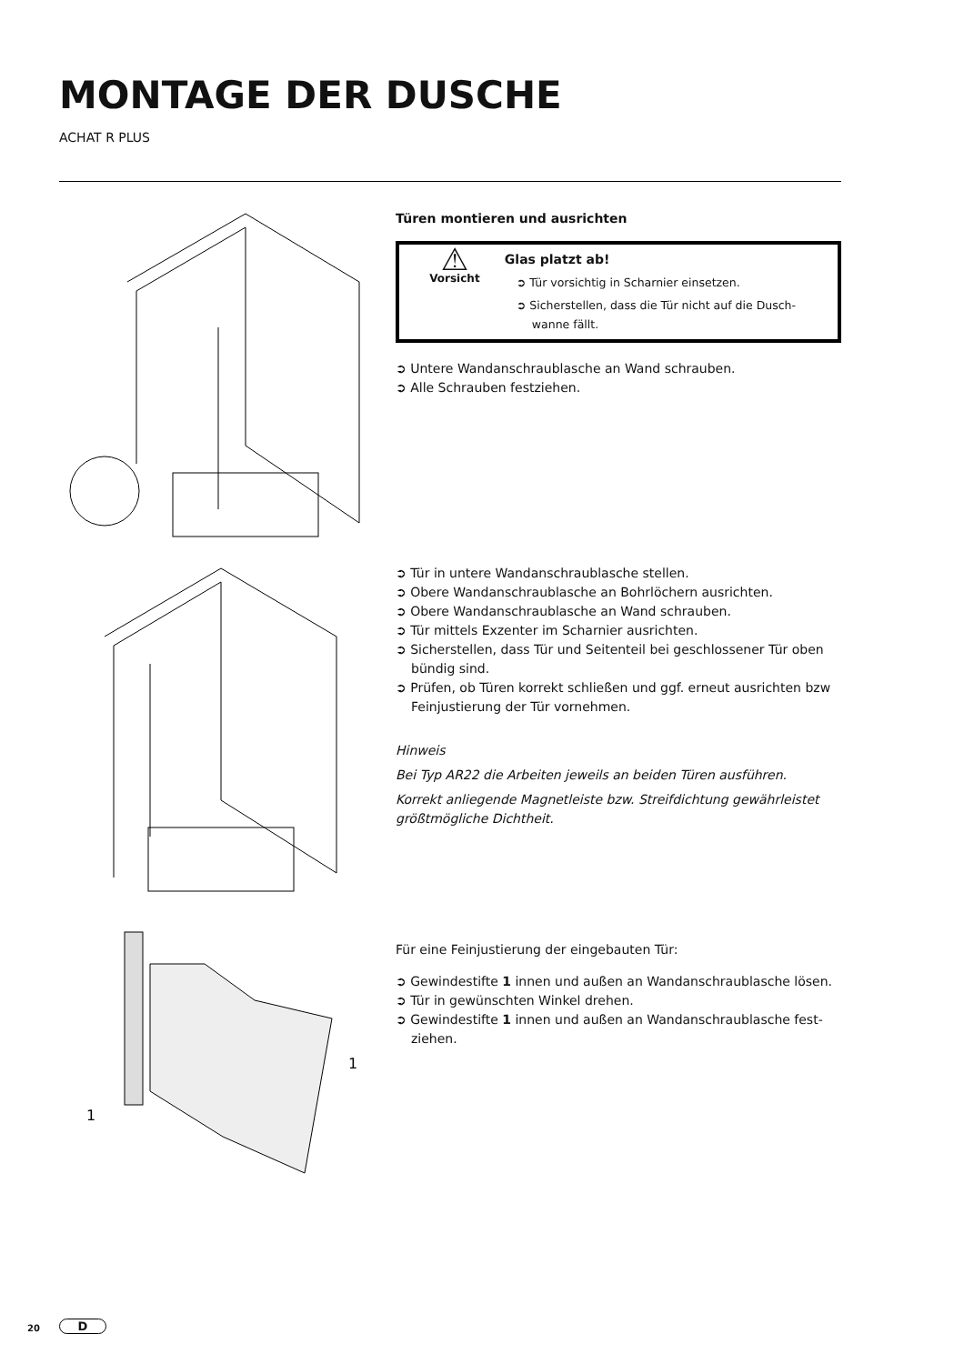MONTAGE DER DUSCHE
ACHAT R PLUS
Türen montieren und ausrichten
⚠
Vorsicht
Glas platzt ab!
➲ Tür vorsichtig in Scharnier einsetzen.
➲ Sicherstellen, dass die Tür nicht auf die Dusch-wanne fällt.
➲ Untere Wandanschraublasche an Wand schrauben.
➲ Alle Schrauben festziehen.
➲ Tür in untere Wandanschraublasche stellen.
➲ Obere Wandanschraublasche an Bohrlöchern ausrichten.
➲ Obere Wandanschraublasche an Wand schrauben.
➲ Tür mittels Exzenter im Scharnier ausrichten.
➲ Sicherstellen, dass Tür und Seitenteil bei geschlossener Tür oben bündig sind.
➲ Prüfen, ob Türen korrekt schließen und ggf. erneut ausrichten bzw Feinjustierung der Tür vornehmen.
Hinweis
Bei Typ AR22 die Arbeiten jeweils an beiden Türen ausführen.
Korrekt anliegende Magnetleiste bzw. Streifdichtung gewährleistet größtmögliche Dichtheit.
1
1
Für eine Feinjustierung der eingebauten Tür:
➲ Gewindestifte 1 innen und außen an Wandanschraublasche lösen.
➲ Tür in gewünschten Winkel drehen.
➲ Gewindestifte 1 innen und außen an Wandanschraublasche fest-ziehen.
20 D